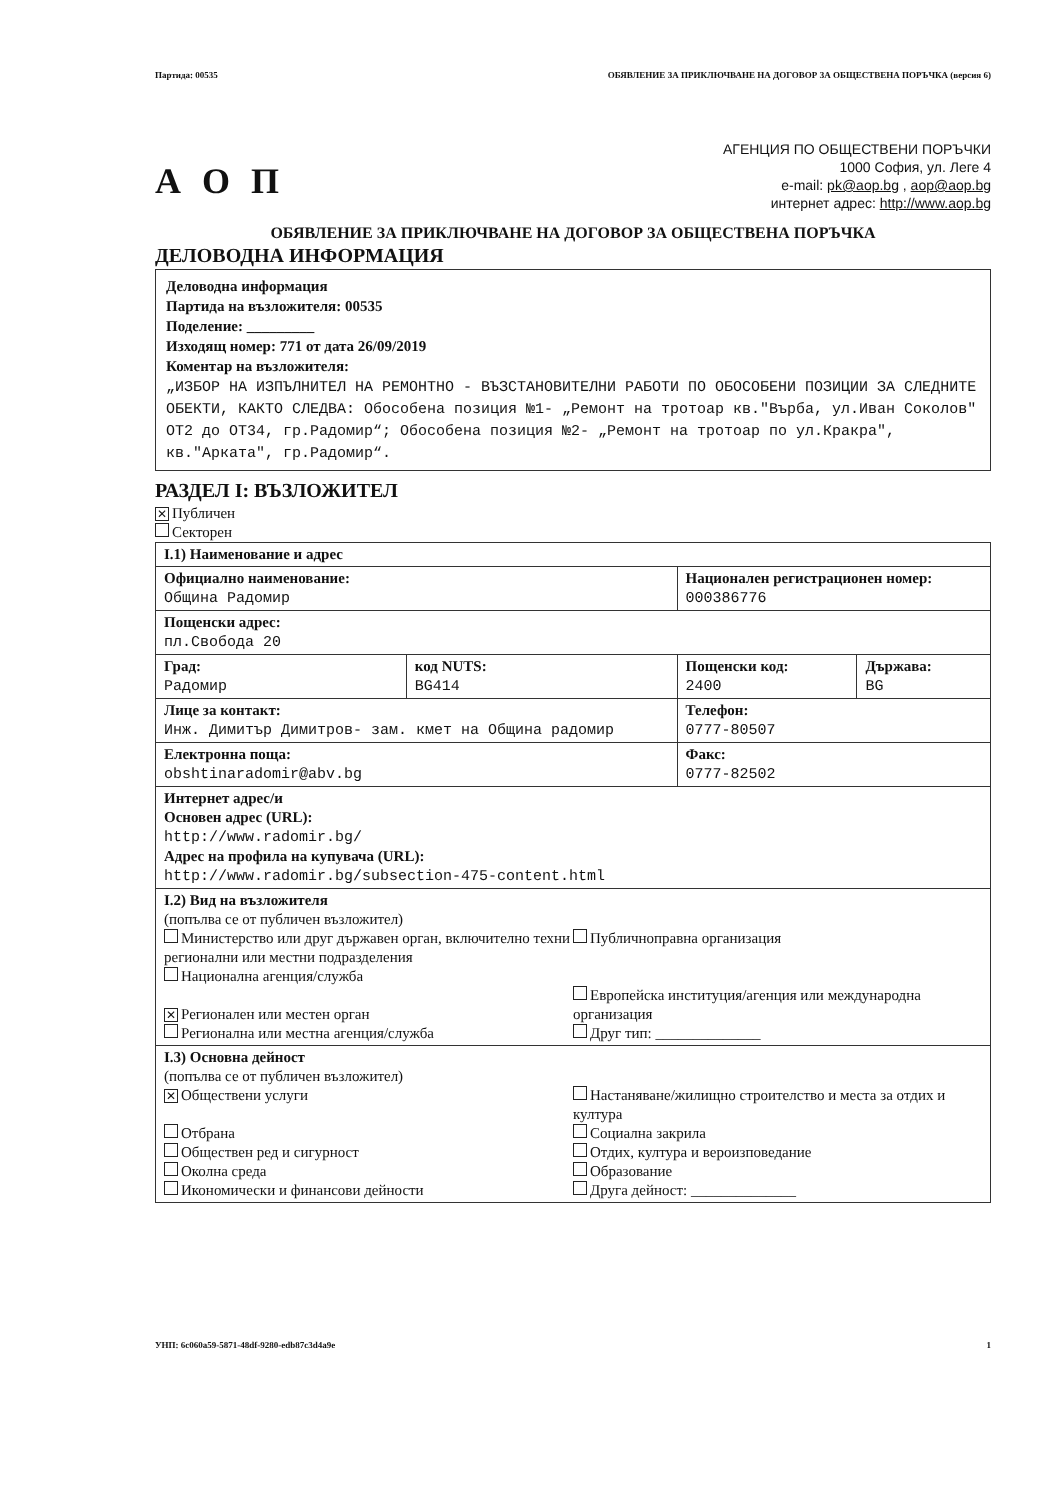Партида: 00535 ОБЯВЛЕНИЕ ЗА ПРИКЛЮЧВАНЕ НА ДОГОВОР ЗА ОБЩЕСТВЕНА ПОРЪЧКА (версия 6)
А О П
АГЕНЦИЯ ПО ОБЩЕСТВЕНИ ПОРЪЧКИ
1000 София, ул. Леге 4
e-mail: pk@aop.bg , aop@aop.bg
интернет адрес: http://www.aop.bg
ОБЯВЛЕНИЕ ЗА ПРИКЛЮЧВАНЕ НА ДОГОВОР ЗА ОБЩЕСТВЕНА ПОРЪЧКА
ДЕЛОВОДНА ИНФОРМАЦИЯ
Деловодна информация
Партида на възложителя: 00535
Поделение: _________
Изходящ номер: 771 от дата 26/09/2019
Коментар на възложителя:
„ИЗБОР НА ИЗПЪЛНИТЕЛ НА РЕМОНТНО - ВЪЗСТАНОВИТЕЛНИ РАБОТИ ПО ОБОСОБЕНИ ПОЗИЦИИ ЗА СЛЕДНИТЕ ОБЕКТИ, КАКТО СЛЕДВА: Обособена позиция №1- „Ремонт на тротоар кв."Върба, ул.Иван Соколов" ОТ2 до ОТ34, гр.Радомир“; Обособена позиция №2- „Ремонт на тротоар по ул.Кракра", кв."Арката", гр.Радомир“.
РАЗДЕЛ I: ВЪЗЛОЖИТЕЛ
✕ Публичен
Секторен
| I.1) Наименование и адрес | | | |
| Официално наименование: Община Радомир | | Национален регистрационен номер: 000386776 | |
| Пощенски адрес: пл.Свобода 20 | | | |
| Град: Радомир | код NUTS: BG414 | Пощенски код: 2400 | Държава: BG |
| Лице за контакт: Инж. Димитър Димитров- зам. кмет на Община радомир | | Телефон: 0777-80507 | |
| Електронна поща: obshtinaradomir@abv.bg | | Факс: 0777-82502 | |
| Интернет адрес/и Основен адрес (URL): http://www.radomir.bg/ Адрес на профила на купувача (URL): http://www.radomir.bg/subsection-475-content.html | | | |
| I.2) Вид на възложителя (попълва се от публичен възложител) Министерство или друг държавен орган, включително техни регионални или местни подразделения Национална агенция/служба ✕ Регионален или местен орган Регионална или местна агенция/служба Публичноправна организация Европейска институция/агенция или международна организация Друг тип: ______________ | | | |
| I.3) Основна дейност (попълва се от публичен възложител) ✕ Обществени услуги Отбрана Обществен ред и сигурност Околна среда Икономически и финансови дейности Настаняване/жилищно строителство и места за отдих и култура Социална закрила Отдих, култура и вероизповедание Образование Друга дейност: ______________ | | | |
УНП: 6c060a59-5871-48df-9280-edb87c3d4a9e 1